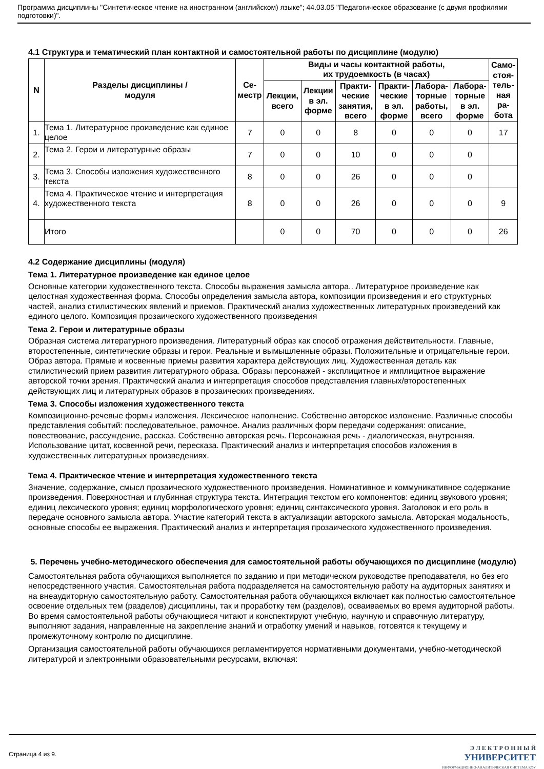Программа дисциплины "Синтетическое чтение на иностранном (английском) языке"; 44.03.05 "Педагогическое образование (с двумя профилями подготовки)".
4.1 Структура и тематический план контактной и самостоятельной работы по дисциплине (модулю)
| N | Разделы дисциплины / модуля | Се- местр | Виды и часы контактной работы, их трудоемкость (в часах) | | | | | | Само- стоя- тель- ная ра- бота |
| --- | --- | --- | --- | --- | --- | --- | --- | --- | --- |
| | | | Лекции, всего | Лекции в эл. форме | Практи- ческие занятия, всего | Практи- ческие в эл. форме | Лабора- торные работы, всего | Лабора- торные в эл. форме | |
| 1. | Тема 1. Литературное произведение как единое целое | 7 | 0 | 0 | 8 | 0 | 0 | 0 | 17 |
| 2. | Тема 2. Герои и литературные образы | 7 | 0 | 0 | 10 | 0 | 0 | 0 | |
| 3. | Тема 3. Способы изложения художественного текста | 8 | 0 | 0 | 26 | 0 | 0 | 0 | |
| 4. | Тема 4. Практическое чтение и интерпретация художественного текста | 8 | 0 | 0 | 26 | 0 | 0 | 0 | 9 |
| | Итого | | 0 | 0 | 70 | 0 | 0 | 0 | 26 |
4.2 Содержание дисциплины (модуля)
Тема 1. Литературное произведение как единое целое
Основные категории художественного текста. Способы выражения замысла автора.. Литературное произведение как целостная художественная форма. Способы определения замысла автора, композиции произведения и его структурных частей, анализ стилистических явлений и приемов. Практический анализ художественных литературных произведений как единого целого. Композиция прозаического художественного произведения
Тема 2. Герои и литературные образы
Образная система литературного произведения. Литературный образ как способ отражения действительности. Главные, второстепенные, синтетические образы и герои. Реальные и вымышленные образы. Положительные и отрицательные герои. Образ автора. Прямые и косвенные приемы развития характера действующих лиц. Художественная деталь как стилистический прием развития литературного образа. Образы персонажей - эксплицитное и имплицитное выражение авторской точки зрения. Практический анализ и интерпретация способов представления главных/второстепенных действующих лиц и литературных образов в прозаических произведениях.
Тема 3. Способы изложения художественного текста
Композиционно-речевые формы изложения. Лексическое наполнение. Собственно авторское изложение. Различные способы представления событий: последовательное, рамочное. Анализ различных форм передачи содержания: описание, повествование, рассуждение, рассказ. Собственно авторская речь. Персонажная речь - диалогическая, внутренняя. Использование цитат, косвенной речи, пересказа. Практический анализ и интерпретация способов изложения в художественных литературных произведениях.
Тема 4. Практическое чтение и интерпретация художественного текста
Значение, содержание, смысл прозаического художественного произведения. Номинативное и коммуникативное содержание произведения. Поверхностная и глубинная структура текста. Интеграция текстом его компонентов: единиц звукового уровня; единиц лексического уровня; единиц морфологического уровня; единиц синтаксического уровня. Заголовок и его роль в передаче основного замысла автора. Участие категорий текста в актуализации авторского замысла. Авторская модальность, основные способы ее выражения. Практический анализ и интерпретация прозаического художественного произведения.
5. Перечень учебно-методического обеспечения для самостоятельной работы обучающихся по дисциплине (модулю)
Самостоятельная работа обучающихся выполняется по заданию и при методическом руководстве преподавателя, но без его непосредственного участия. Самостоятельная работа подразделяется на самостоятельную работу на аудиторных занятиях и на внеаудиторную самостоятельную работу. Самостоятельная работа обучающихся включает как полностью самостоятельное освоение отдельных тем (разделов) дисциплины, так и проработку тем (разделов), осваиваемых во время аудиторной работы. Во время самостоятельной работы обучающиеся читают и конспектируют учебную, научную и справочную литературу, выполняют задания, направленные на закрепление знаний и отработку умений и навыков, готовятся к текущему и промежуточному контролю по дисциплине.
Организация самостоятельной работы обучающихся регламентируется нормативными документами, учебно-методической литературой и электронными образовательными ресурсами, включая:
Страница 4 из 9.
Э Л Е К Т Р О Н Н Ы Й
УНИВЕРСИТЕТ
ИНФОРМАЦИОННО-АНАЛИТИЧЕСКАЯ СИСТЕМА КФУ